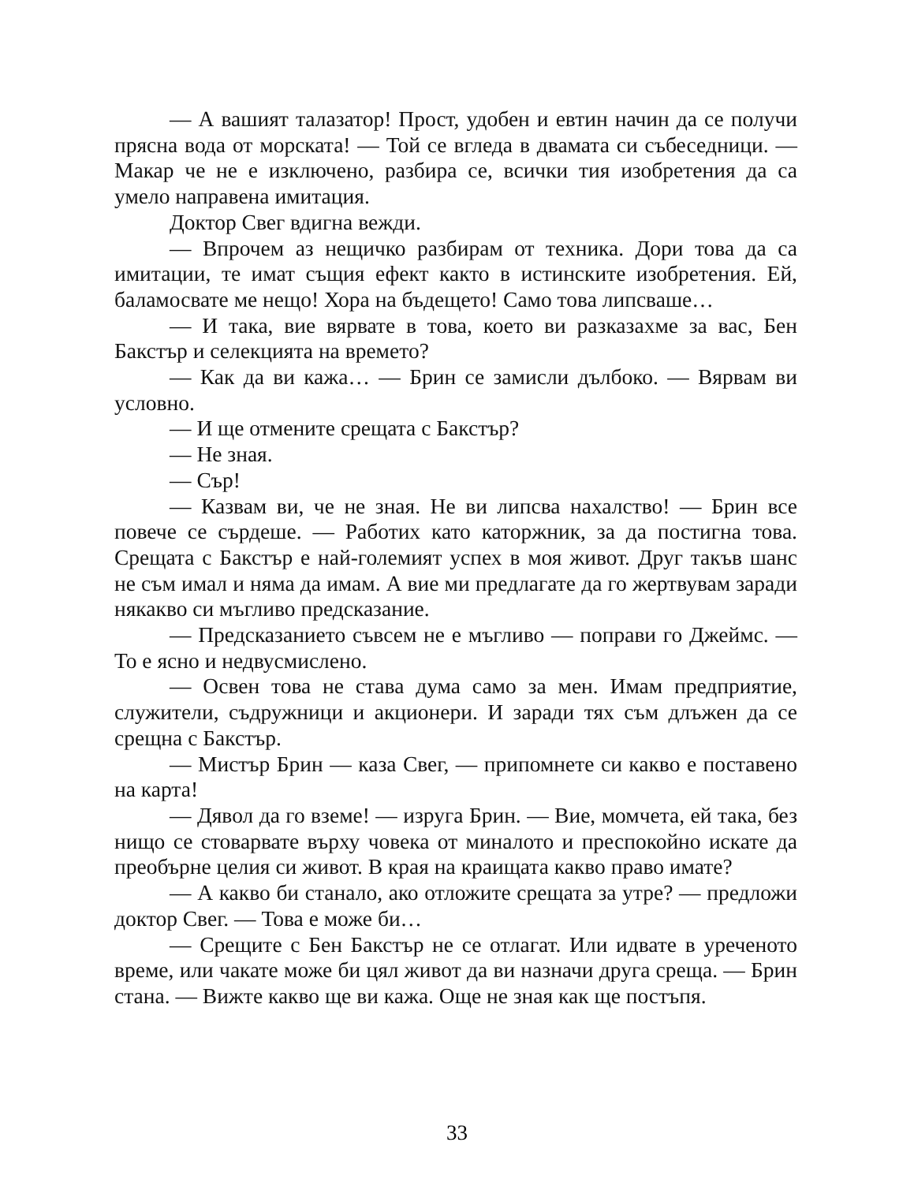— А вашият талазатор! Прост, удобен и евтин начин да се получи прясна вода от морската! — Той се вгледа в двамата си събеседници. — Макар че не е изключено, разбира се, всички тия изобретения да са умело направена имитация.
Доктор Свег вдигна вежди.
— Впрочем аз нещичко разбирам от техника. Дори това да са имитации, те имат същия ефект както в истинските изобретения. Ей, баламосвате ме нещо! Хора на бъдещето! Само това липсваше…
— И така, вие вярвате в това, което ви разказахме за вас, Бен Бакстър и селекцията на времето?
— Как да ви кажа… — Брин се замисли дълбоко. — Вярвам ви условно.
— И ще отмените срещата с Бакстър?
— Не зная.
— Сър!
— Казвам ви, че не зная. Не ви липсва нахалство! — Брин все повече се сърдеше. — Работих като каторжник, за да постигна това. Срещата с Бакстър е най-големият успех в моя живот. Друг такъв шанс не съм имал и няма да имам. А вие ми предлагате да го жертвувам заради някакво си мъгливо предсказание.
— Предсказанието съвсем не е мъгливо — поправи го Джеймс. — То е ясно и недвусмислено.
— Освен това не става дума само за мен. Имам предприятие, служители, съдружници и акционери. И заради тях съм длъжен да се срещна с Бакстър.
— Мистър Брин — каза Свег, — припомнете си какво е поставено на карта!
— Дявол да го вземе! — изруга Брин. — Вие, момчета, ей така, без нищо се стоварвате върху човека от миналото и преспокойно искате да преобърне целия си живот. В края на краищата какво право имате?
— А какво би станало, ако отложите срещата за утре? — предложи доктор Свег. — Това е може би…
— Срещите с Бен Бакстър не се отлагат. Или идвате в уреченото време, или чакате може би цял живот да ви назначи друга среща. — Брин стана. — Вижте какво ще ви кажа. Още не зная как ще постъпя.
33